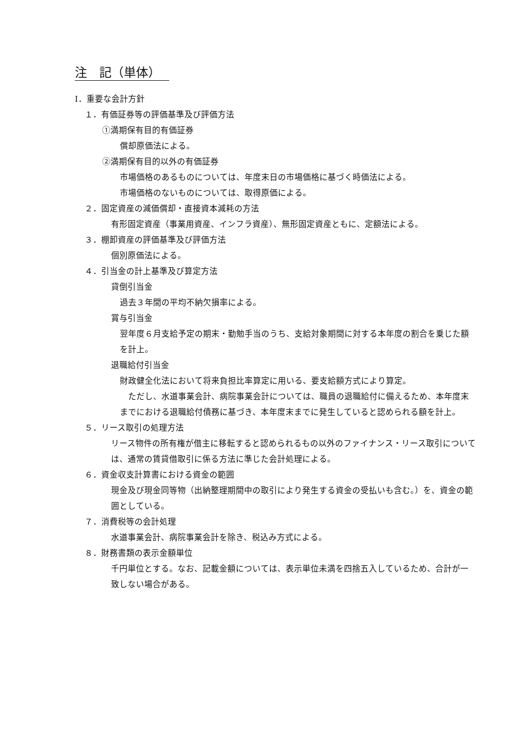注　記（単体）
Ⅰ．重要な会計方針
１．有価証券等の評価基準及び評価方法
①満期保有目的有価証券
償却原価法による。
②満期保有目的以外の有価証券
市場価格のあるものについては、年度末日の市場価格に基づく時価法による。
市場価格のないものについては、取得原価による。
２．固定資産の減価償却・直接資本減耗の方法
有形固定資産（事業用資産、インフラ資産）、無形固定資産ともに、定額法による。
３．棚卸資産の評価基準及び評価方法
個別原価法による。
４．引当金の計上基準及び算定方法
貸倒引当金
過去３年間の平均不納欠損率による。
賞与引当金
翌年度６月支給予定の期末・勤勉手当のうち、支給対象期間に対する本年度の割合を乗じた額を計上。
退職給付引当金
財政健全化法において将来負担比率算定に用いる、要支給額方式により算定。
　ただし、水道事業会計、病院事業会計については、職員の退職給付に備えるため、本年度末までにおける退職給付債務に基づき、本年度末までに発生していると認められる額を計上。
５．リース取引の処理方法
リース物件の所有権が借主に移転すると認められるもの以外のファイナンス・リース取引については、通常の賃貸借取引に係る方法に準じた会計処理による。
６．資金収支計算書における資金の範囲
現金及び現金同等物（出納整理期間中の取引により発生する資金の受払いも含む。）を、資金の範囲としている。
７．消費税等の会計処理
水道事業会計、病院事業会計を除き、税込み方式による。
８．財務書類の表示金額単位
千円単位とする。なお、記載金額については、表示単位未満を四捨五入しているため、合計が一致しない場合がある。